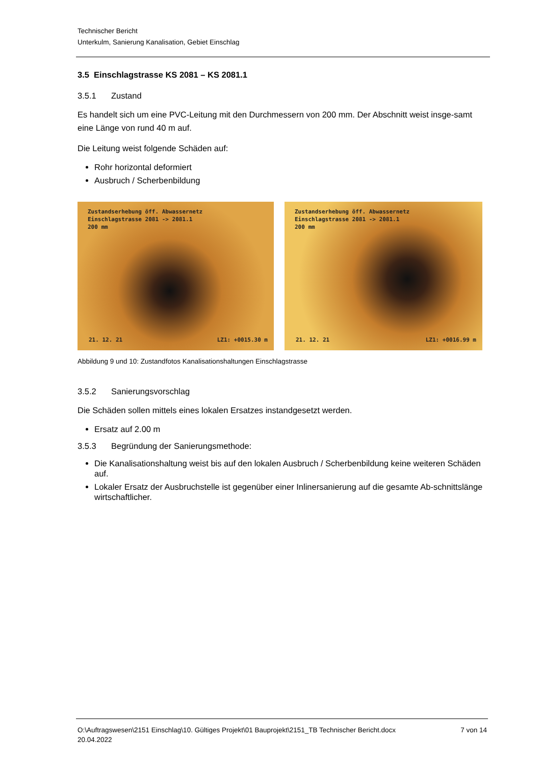Technischer Bericht
Unterkulm, Sanierung Kanalisation, Gebiet Einschlag
3.5 Einschlagstrasse KS 2081 – KS 2081.1
3.5.1 Zustand
Es handelt sich um eine PVC-Leitung mit den Durchmessern von 200 mm. Der Abschnitt weist insge-samt eine Länge von rund 40 m auf.
Die Leitung weist folgende Schäden auf:
Rohr horizontal deformiert
Ausbruch / Scherbenbildung
Zustandserhebung öff. Abwassernetz
Einschlagstrasse 2081 -> 2081.1
200 mm
21. 12. 21 LZ1: +0015.30 m
Zustandserhebung öff. Abwassernetz
Einschlagstrasse 2081 -> 2081.1
200 mm
21. 12. 21 LZ1: +0016.99 m
Abbildung 9 und 10: Zustandfotos Kanalisationshaltungen Einschlagstrasse
3.5.2 Sanierungsvorschlag
Die Schäden sollen mittels eines lokalen Ersatzes instandgesetzt werden.
Ersatz auf 2.00 m
3.5.3 Begründung der Sanierungsmethode:
Die Kanalisationshaltung weist bis auf den lokalen Ausbruch / Scherbenbildung keine weiteren Schäden auf.
Lokaler Ersatz der Ausbruchstelle ist gegenüber einer Inlinersanierung auf die gesamte Ab-schnittslänge wirtschaftlicher.
O:\Auftragswesen\2151 Einschlag\10. Gültiges Projekt\01 Bauprojekt\2151_TB Technischer Bericht.docx
20.04.2022
7 von 14